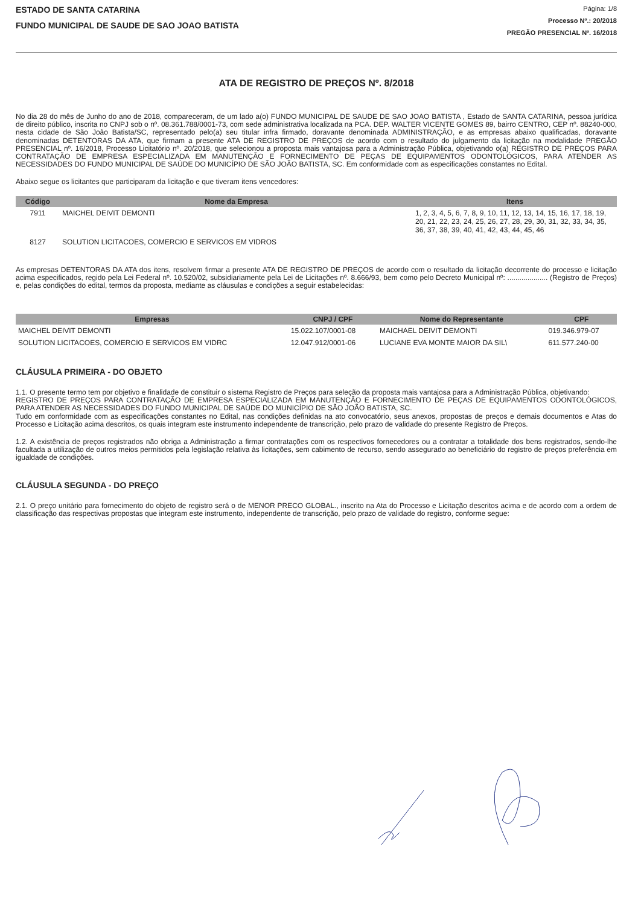ESTADO DE SANTA CATARINA
FUNDO MUNICIPAL DE SAUDE DE SAO JOAO BATISTA
Página: 1/8
Processo Nº.: 20/2018
PREGÃO PRESENCIAL Nº. 16/2018
ATA DE REGISTRO DE PREÇOS Nº. 8/2018
No dia 28 do mês de Junho do ano de 2018, compareceram, de um lado a(o) FUNDO MUNICIPAL DE SAUDE DE SAO JOAO BATISTA , Estado de SANTA CATARINA, pessoa jurídica de direito público, inscrita no CNPJ sob o nº. 08.361.788/0001-73, com sede administrativa localizada na PCA. DEP. WALTER VICENTE GOMES 89, bairro CENTRO, CEP nº. 88240-000, nesta cidade de São João Batista/SC, representado pelo(a) seu titular infra firmado, doravante denominada ADMINISTRAÇÃO, e as empresas abaixo qualificadas, doravante denominadas DETENTORAS DA ATA, que firmam a presente ATA DE REGISTRO DE PREÇOS de acordo com o resultado do julgamento da licitação na modalidade PREGÃO PRESENCIAL nº. 16/2018, Processo Licitatório nº. 20/2018, que selecionou a proposta mais vantajosa para a Administração Pública, objetivando o(a) REGISTRO DE PREÇOS PARA CONTRATAÇÃO DE EMPRESA ESPECIALIZADA EM MANUTENÇÃO E FORNECIMENTO DE PEÇAS DE EQUIPAMENTOS ODONTOLÓGICOS, PARA ATENDER AS NECESSIDADES DO FUNDO MUNICIPAL DE SAÚDE DO MUNICÍPIO DE SÃO JOÃO BATISTA, SC. Em conformidade com as especificações constantes no Edital.
Abaixo segue os licitantes que participaram da licitação e que tiveram itens vencedores:
| Código | Nome da Empresa | Itens |
| --- | --- | --- |
| 7911 | MAICHEL DEIVIT DEMONTI | 1, 2, 3, 4, 5, 6, 7, 8, 9, 10, 11, 12, 13, 14, 15, 16, 17, 18, 19, 20, 21, 22, 23, 24, 25, 26, 27, 28, 29, 30, 31, 32, 33, 34, 35, 36, 37, 38, 39, 40, 41, 42, 43, 44, 45, 46 |
| 8127 | SOLUTION LICITACOES, COMERCIO E SERVICOS EM VIDROS | |
As empresas DETENTORAS DA ATA dos itens, resolvem firmar a presente ATA DE REGISTRO DE PREÇOS de acordo com o resultado da licitação decorrente do processo e licitação acima especificados, regido pela Lei Federal nº. 10.520/02, subsidiariamente pela Lei de Licitações nº. 8.666/93, bem como pelo Decreto Municipal nº: .................... (Registro de Preços) e, pelas condições do edital, termos da proposta, mediante as cláusulas e condições a seguir estabelecidas:
| Empresas | CNPJ / CPF | Nome do Representante | CPF |
| --- | --- | --- | --- |
| MAICHEL DEIVIT DEMONTI | 15.022.107/0001-08 | MAICHAEL DEIVIT DEMONTI | 019.346.979-07 |
| SOLUTION LICITACOES, COMERCIO E SERVICOS EM VIDRC | 12.047.912/0001-06 | LUCIANE EVA MONTE MAIOR DA SIL\ | 611.577.240-00 |
CLÁUSULA PRIMEIRA - DO OBJETO
1.1. O presente termo tem por objetivo e finalidade de constituir o sistema Registro de Preços para seleção da proposta mais vantajosa para a Administração Pública, objetivando:
REGISTRO DE PREÇOS PARA CONTRATAÇÃO DE EMPRESA ESPECIALIZADA EM MANUTENÇÃO E FORNECIMENTO DE PEÇAS DE EQUIPAMENTOS ODONTOLÓGICOS, PARA ATENDER AS NECESSIDADES DO FUNDO MUNICIPAL DE SAÚDE DO MUNICÍPIO DE SÃO JOÃO BATISTA, SC.
Tudo em conformidade com as especificações constantes no Edital, nas condições definidas na ato convocatório, seus anexos, propostas de preços e demais documentos e Atas do Processo e Licitação acima descritos, os quais integram este instrumento independente de transcrição, pelo prazo de validade do presente Registro de Preços.
1.2. A existência de preços registrados não obriga a Administração a firmar contratações com os respectivos fornecedores ou a contratar a totalidade dos bens registrados, sendo-lhe facultada a utilização de outros meios permitidos pela legislação relativa às licitações, sem cabimento de recurso, sendo assegurado ao beneficiário do registro de preços preferência em igualdade de condições.
CLÁUSULA SEGUNDA - DO PREÇO
2.1. O preço unitário para fornecimento do objeto de registro será o de MENOR PRECO GLOBAL., inscrito na Ata do Processo e Licitação descritos acima e de acordo com a ordem de classificação das respectivas propostas que integram este instrumento, independente de transcrição, pelo prazo de validade do registro, conforme segue: